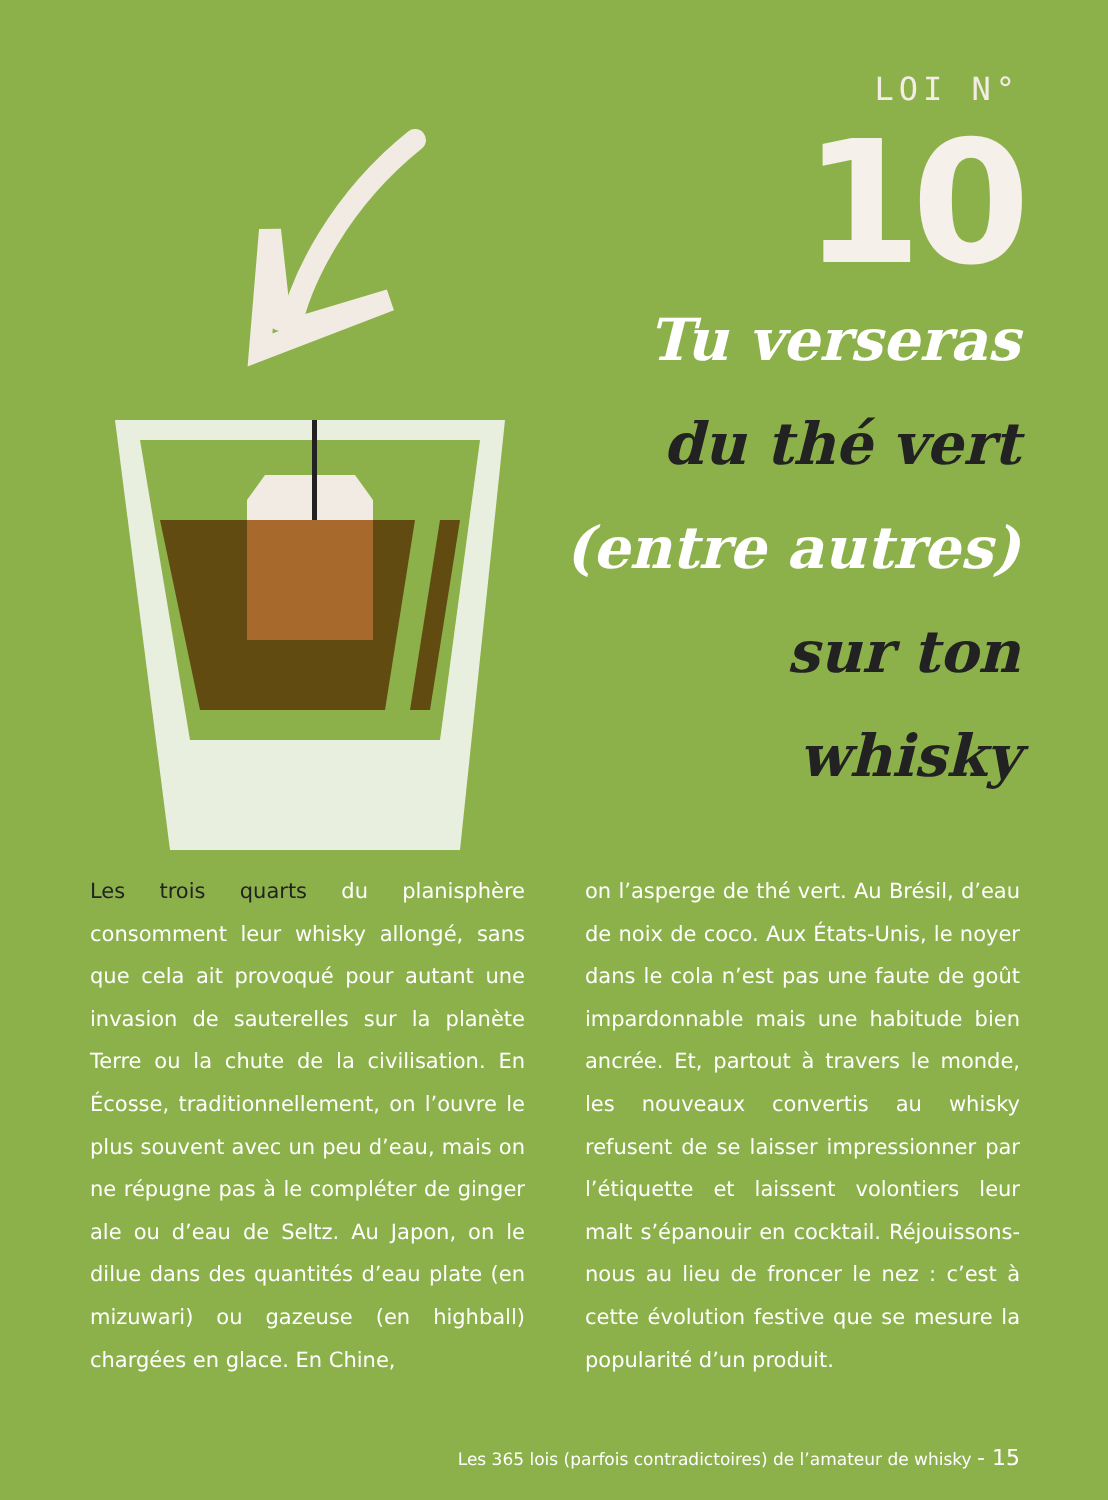LOI N°
10
Tu verseras
du thé vert
(entre autres)
sur ton whisky
Les trois quarts du planisphère consomment leur whisky allongé, sans que cela ait provoqué pour autant une invasion de sauterelles sur la planète Terre ou la chute de la civilisation. En Écosse, traditionnellement, on l’ouvre le plus souvent avec un peu d’eau, mais on ne répugne pas à le compléter de ginger ale ou d’eau de Seltz. Au Japon, on le dilue dans des quantités d’eau plate (en mizuwari) ou gazeuse (en highball) chargées en glace. En Chine,
on l’asperge de thé vert. Au Brésil, d’eau de noix de coco. Aux États-Unis, le noyer dans le cola n’est pas une faute de goût impardonnable mais une habitude bien ancrée. Et, partout à travers le monde, les nouveaux convertis au whisky refusent de se laisser impressionner par l’étiquette et laissent volontiers leur malt s’épanouir en cocktail. Réjouissons-nous au lieu de froncer le nez : c’est à cette évolution festive que se mesure la popularité d’un produit.
Les 365 lois (parfois contradictoires) de l’amateur de whisky - 15